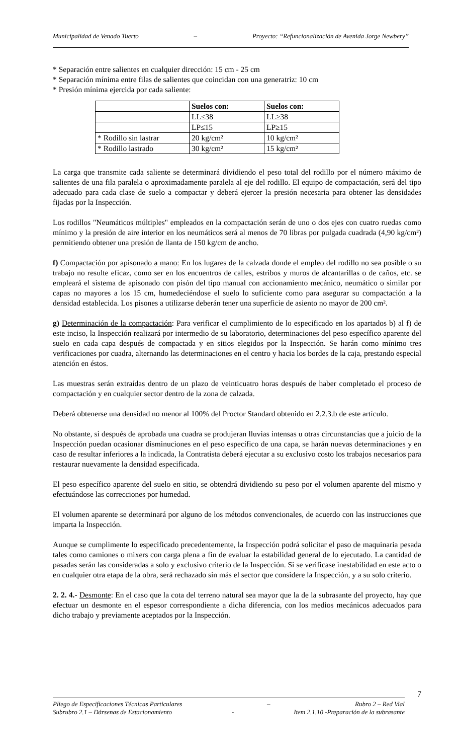Municipalidad de Venado Tuerto – Proyecto: “Refuncionalización de Avenida Jorge Newbery”
* Separación entre salientes en cualquier dirección: 15 cm - 25 cm
* Separación mínima entre filas de salientes que coincidan con una generatriz: 10 cm
* Presión mínima ejercida por cada saliente:
| | Suelos con: | Suelos con: |
| | LL≤38 | LL≥38 |
| | LP≤15 | LP≥15 |
| * Rodillo sin lastrar | 20 kg/cm² | 10 kg/cm² |
| * Rodillo lastrado | 30 kg/cm² | 15 kg/cm² |
La carga que transmite cada saliente se determinará dividiendo el peso total del rodillo por el número máximo de salientes de una fila paralela o aproximadamente paralela al eje del rodillo. El equipo de compactación, será del tipo adecuado para cada clase de suelo a compactar y deberá ejercer la presión necesaria para obtener las densidades fijadas por la Inspección.
Los rodillos "Neumáticos múltiples" empleados en la compactación serán de uno o dos ejes con cuatro ruedas como mínimo y la presión de aire interior en los neumáticos será al menos de 70 libras por pulgada cuadrada (4,90 kg/cm²) permitiendo obtener una presión de llanta de 150 kg/cm de ancho.
f) Compactación por apisonado a mano: En los lugares de la calzada donde el empleo del rodillo no sea posible o su trabajo no resulte eficaz, como ser en los encuentros de calles, estribos y muros de alcantarillas o de caños, etc. se empleará el sistema de apisonado con pisón del tipo manual con accionamiento mecánico, neumático o similar por capas no mayores a los 15 cm, humedeciéndose el suelo lo suficiente como para asegurar su compactación a la densidad establecida. Los pisones a utilizarse deberán tener una superficie de asiento no mayor de 200 cm².
g) Determinación de la compactación: Para verificar el cumplimiento de lo especificado en los apartados b) al f) de este inciso, la Inspección realizará por intermedio de su laboratorio, determinaciones del peso específico aparente del suelo en cada capa después de compactada y en sitios elegidos por la Inspección. Se harán como mínimo tres verificaciones por cuadra, alternando las determinaciones en el centro y hacia los bordes de la caja, prestando especial atención en éstos.
Las muestras serán extraídas dentro de un plazo de veinticuatro horas después de haber completado el proceso de compactación y en cualquier sector dentro de la zona de calzada.
Deberá obtenerse una densidad no menor al 100% del Proctor Standard obtenido en 2.2.3.b de este artículo.
No obstante, si después de aprobada una cuadra se produjeran lluvias intensas u otras circunstancias que a juicio de la Inspección puedan ocasionar disminuciones en el peso específico de una capa, se harán nuevas determinaciones y en caso de resultar inferiores a la indicada, la Contratista deberá ejecutar a su exclusivo costo los trabajos necesarios para restaurar nuevamente la densidad especificada.
El peso específico aparente del suelo en sitio, se obtendrá dividiendo su peso por el volumen aparente del mismo y efectuándose las correcciones por humedad.
El volumen aparente se determinará por alguno de los métodos convencionales, de acuerdo con las instrucciones que imparta la Inspección.
Aunque se cumplimente lo especificado precedentemente, la Inspección podrá solicitar el paso de maquinaria pesada tales como camiones o mixers con carga plena a fin de evaluar la estabilidad general de lo ejecutado. La cantidad de pasadas serán las consideradas a solo y exclusivo criterio de la Inspección. Si se verificase inestabilidad en este acto o en cualquier otra etapa de la obra, será rechazado sin más el sector que considere la Inspección, y a su solo criterio.
2. 2. 4.- Desmonte: En el caso que la cota del terreno natural sea mayor que la de la subrasante del proyecto, hay que efectuar un desmonte en el espesor correspondiente a dicha diferencia, con los medios mecánicos adecuados para dicho trabajo y previamente aceptados por la Inspección.
7
Pliego de Especificaciones Técnicas Particulares – Rubro 2 – Red Vial
Subrubro 2.1 – Dársenas de Estacionamiento - Item 2.1.10 -Preparación de la subrasante